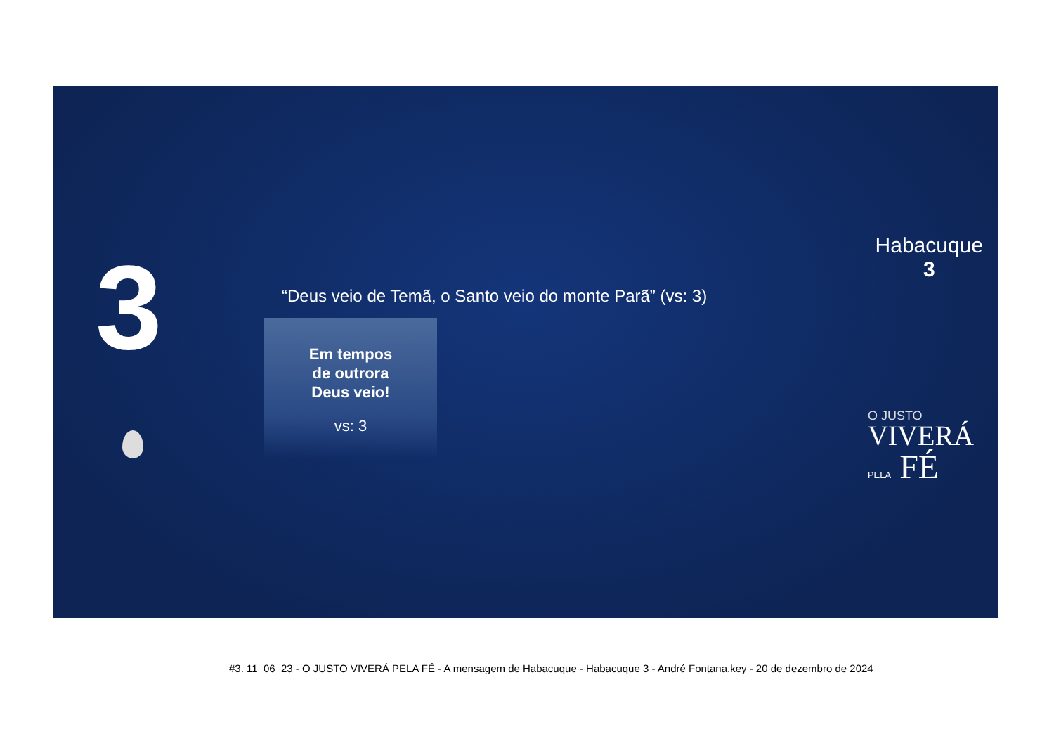3
Habacuque
3
“Deus veio de Temã, o Santo veio do monte Parã” (vs: 3)
Em tempos
de outrora
Deus veio!
vs: 3
O JUSTO
VIVERÁ
PELA FÉ
#3. 11_06_23 - O JUSTO VIVERÁ PELA FÉ - A mensagem de Habacuque - Habacuque 3 - André Fontana.key - 20 de dezembro de 2024